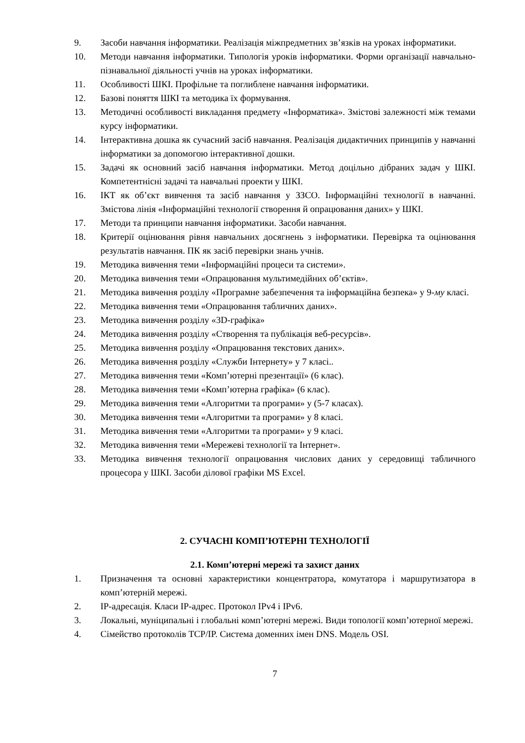9. Засоби навчання інформатики. Реалізація міжпредметних зв’язків на уроках інформатики.
10. Методи навчання інформатики. Типологія уроків інформатики. Форми організації навчально-пізнавальної діяльності учнів на уроках інформатики.
11. Особливості ШКІ. Профільне та поглиблене навчання інформатики.
12. Базові поняття ШКІ та методика їх формування.
13. Методичні особливості викладання предмету «Інформатика». Змістові залежності між темами курсу інформатики.
14. Інтерактивна дошка як сучасний засіб навчання. Реалізація дидактичних принципів у навчанні інформатики за допомогою інтерактивної дошки.
15. Задачі як основний засіб навчання інформатики. Метод доцільно дібраних задач у ШКІ. Компетентнісні задачі та навчальні проекти у ШКІ.
16. ІКТ як об’єкт вивчення та засіб навчання у ЗЗСО. Інформаційні технології в навчанні. Змістова лінія «Інформаційні технології створення й опрацювання даних» у ШКІ.
17. Методи та принципи навчання інформатики. Засоби навчання.
18. Критерії оцінювання рівня навчальних досягнень з інформатики. Перевірка та оцінювання результатів навчання. ПК як засіб перевірки знань учнів.
19. Методика вивчення теми «Інформаційні процеси та системи».
20. Методика вивчення теми «Опрацювання мультимедійних об’єктів».
21. Методика вивчення розділу «Програмне забезпечення та інформаційна безпека» у 9-му класі.
22. Методика вивчення теми «Опрацювання табличних даних».
23. Методика вивчення розділу «3D-графіка»
24. Методика вивчення розділу «Створення та публікація веб-ресурсів».
25. Методика вивчення розділу «Опрацювання текстових даних».
26. Методика вивчення розділу «Служби Інтернету» у 7 класі..
27. Методика вивчення теми «Комп’ютерні презентації» (6 клас).
28. Методика вивчення теми «Комп’ютерна графіка» (6 клас).
29. Методика вивчення теми «Алгоритми та програми» у (5-7 класах).
30. Методика вивчення теми «Алгоритми та програми» у 8 класі.
31. Методика вивчення теми «Алгоритми та програми» у 9 класі.
32. Методика вивчення теми «Мережеві технології та Інтернет».
33. Методика вивчення технології опрацювання числових даних у середовищі табличного процесора у ШКІ. Засоби ділової графіки MS Excel.
2. СУЧАСНІ КОМП’ЮТЕРНІ ТЕХНОЛОГІЇ
2.1. Комп’ютерні мережі та захист даних
1. Призначення та основні характеристики концентратора, комутатора і маршрутизатора в комп’ютерній мережі.
2. IP-адресація. Класи IP-адрес. Протокол IPv4 і IPv6.
3. Локальні, муніципальні і глобальні комп’ютерні мережі. Види топології комп’ютерної мережі.
4. Сімейство протоколів TCP/IP. Система доменних імен DNS. Модель OSI.
7